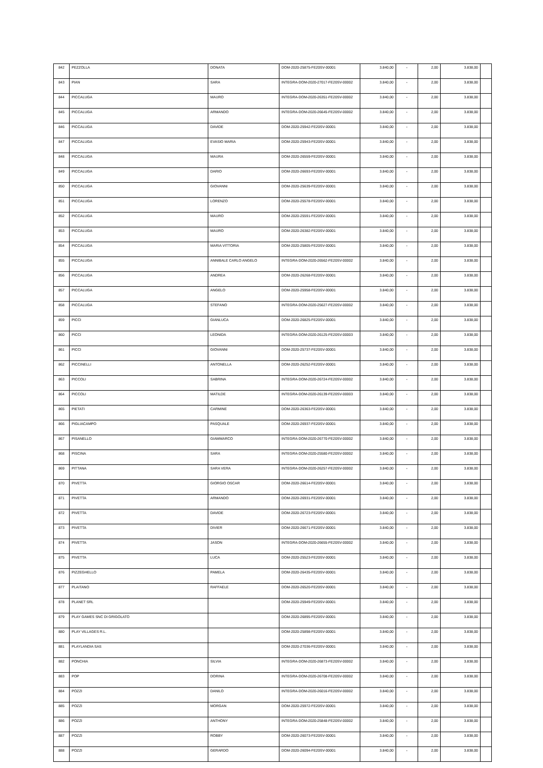| 842 | PEZZOLLA | DONATA | DOM-2020-25875-FE20SV-00001 | 3.840,00 | - | 2,00 | 3.838,00 | |
| 843 | PIAN | SARA | INTEGRA-DOM-2020-27017-FE20SV-00002 | 3.840,00 | - | 2,00 | 3.838,00 | |
| 844 | PICCALUGA | MAURO | INTEGRA-DOM-2020-26351-FE20SV-00002 | 3.840,00 | - | 2,00 | 3.838,00 | |
| 845 | PICCALUGA | ARMANDO | INTEGRA-DOM-2020-26645-FE20SV-00002 | 3.840,00 | - | 2,00 | 3.838,00 | |
| 846 | PICCALUGA | DAVIDE | DOM-2020-25942-FE20SV-00001 | 3.840,00 | - | 2,00 | 3.838,00 | |
| 847 | PICCALUGA | EVASIO MARIA | DOM-2020-25943-FE20SV-00001 | 3.840,00 | - | 2,00 | 3.838,00 | |
| 848 | PICCALUGA | MAURA | DOM-2020-26559-FE20SV-00001 | 3.840,00 | - | 2,00 | 3.838,00 | |
| 849 | PICCALUGA | DARIO | DOM-2020-26693-FE20SV-00001 | 3.840,00 | - | 2,00 | 3.838,00 | |
| 850 | PICCALUGA | GIOVANNI | DOM-2020-25639-FE20SV-00001 | 3.840,00 | - | 2,00 | 3.838,00 | |
| 851 | PICCALUGA | LORENZO | DOM-2020-25578-FE20SV-00001 | 3.840,00 | - | 2,00 | 3.838,00 | |
| 852 | PICCALUGA | MAURO | DOM-2020-25591-FE20SV-00001 | 3.840,00 | - | 2,00 | 3.838,00 | |
| 853 | PICCALUGA | MAURO | DOM-2020-26382-FE20SV-00001 | 3.840,00 | - | 2,00 | 3.838,00 | |
| 854 | PICCALUGA | MARIA VITTORIA | DOM-2020-25805-FE20SV-00001 | 3.840,00 | - | 2,00 | 3.838,00 | |
| 855 | PICCALUGA | ANNIBALE CARLO ANGELO | INTEGRA-DOM-2020-26562-FE20SV-00002 | 3.840,00 | - | 2,00 | 3.838,00 | |
| 856 | PICCALUGA | ANDREA | DOM-2020-26268-FE20SV-00001 | 3.840,00 | - | 2,00 | 3.838,00 | |
| 857 | PICCALUGA | ANGELO | DOM-2020-25958-FE20SV-00001 | 3.840,00 | - | 2,00 | 3.838,00 | |
| 858 | PICCALUGA | STEFANO | INTEGRA-DOM-2020-25627-FE20SV-00002 | 3.840,00 | - | 2,00 | 3.838,00 | |
| 859 | PICCI | GIANLUCA | DOM-2020-26825-FE20SV-00001 | 3.840,00 | - | 2,00 | 3.838,00 | |
| 860 | PICCI | LEONIDA | INTEGRA-DOM-2020-26125-FE20SV-00003 | 3.840,00 | - | 2,00 | 3.838,00 | |
| 861 | PICCI | GIOVANNI | DOM-2020-25737-FE20SV-00001 | 3.840,00 | - | 2,00 | 3.838,00 | |
| 862 | PICCINELLI | ANTONELLA | DOM-2020-26252-FE20SV-00001 | 3.840,00 | - | 2,00 | 3.838,00 | |
| 863 | PICCOLI | SABRINA | INTEGRA-DOM-2020-26724-FE20SV-00002 | 3.840,00 | - | 2,00 | 3.838,00 | |
| 864 | PICCOLI | MATILDE | INTEGRA-DOM-2020-26139-FE20SV-00003 | 3.840,00 | - | 2,00 | 3.838,00 | |
| 865 | PIETATI | CARMINE | DOM-2020-26363-FE20SV-00001 | 3.840,00 | - | 2,00 | 3.838,00 | |
| 866 | PIGLIACAMPO | PASQUALE | DOM-2020-26937-FE20SV-00001 | 3.840,00 | - | 2,00 | 3.838,00 | |
| 867 | PISANELLO | GIAMMARCO | INTEGRA-DOM-2020-26770-FE20SV-00002 | 3.840,00 | - | 2,00 | 3.838,00 | |
| 868 | PISCINA | SARA | INTEGRA-DOM-2020-25580-FE20SV-00002 | 3.840,00 | - | 2,00 | 3.838,00 | |
| 869 | PITTANA | SARA VERA | INTEGRA-DOM-2020-26257-FE20SV-00002 | 3.840,00 | - | 2,00 | 3.838,00 | |
| 870 | PIVETTA | GIORGIO OSCAR | DOM-2020-26614-FE20SV-00001 | 3.840,00 | - | 2,00 | 3.838,00 | |
| 871 | PIVETTA | ARMANDO | DOM-2020-26931-FE20SV-00001 | 3.840,00 | - | 2,00 | 3.838,00 | |
| 872 | PIVETTA | DAVIDE | DOM-2020-26723-FE20SV-00001 | 3.840,00 | - | 2,00 | 3.838,00 | |
| 873 | PIVETTA | DIVIER | DOM-2020-26671-FE20SV-00001 | 3.840,00 | - | 2,00 | 3.838,00 | |
| 874 | PIVETTA | JASON | INTEGRA-DOM-2020-26655-FE20SV-00002 | 3.840,00 | - | 2,00 | 3.838,00 | |
| 875 | PIVETTA | LUCA | DOM-2020-25523-FE20SV-00001 | 3.840,00 | - | 2,00 | 3.838,00 | |
| 876 | PIZZEGHELLO | PAMELA | DOM-2020-26435-FE20SV-00001 | 3.840,00 | - | 2,00 | 3.838,00 | |
| 877 | PLAITANO | RAFFAELE | DOM-2020-26520-FE20SV-00001 | 3.840,00 | - | 2,00 | 3.838,00 | |
| 878 | PLANET SRL | | DOM-2020-25949-FE20SV-00001 | 3.840,00 | - | 2,00 | 3.838,00 | |
| 879 | PLAY GAMES SNC DI GRIGOLATO | | DOM-2020-26895-FE20SV-00001 | 3.840,00 | - | 2,00 | 3.838,00 | |
| 880 | PLAY VILLAGES R.L. | | DOM-2020-25898-FE20SV-00001 | 3.840,00 | - | 2,00 | 3.838,00 | |
| 881 | PLAYLANDIA SAS | | DOM-2020-27036-FE20SV-00001 | 3.840,00 | - | 2,00 | 3.838,00 | |
| 882 | PONCHIA | SILVIA | INTEGRA-DOM-2020-26873-FE20SV-00002 | 3.840,00 | - | 2,00 | 3.838,00 | |
| 883 | POP | DORINA | INTEGRA-DOM-2020-26708-FE20SV-00002 | 3.840,00 | - | 2,00 | 3.838,00 | |
| 884 | POZZI | DANILO | INTEGRA-DOM-2020-26016-FE20SV-00002 | 3.840,00 | - | 2,00 | 3.838,00 | |
| 885 | POZZI | MORGAN | DOM-2020-25972-FE20SV-00001 | 3.840,00 | - | 2,00 | 3.838,00 | |
| 886 | POZZI | ANTHONY | INTEGRA-DOM-2020-25848-FE20SV-00002 | 3.840,00 | - | 2,00 | 3.838,00 | |
| 887 | POZZI | ROBBY | DOM-2020-26073-FE20SV-00001 | 3.840,00 | - | 2,00 | 3.838,00 | |
| 888 | POZZI | GERARDO | DOM-2020-26094-FE20SV-00001 | 3.840,00 | - | 2,00 | 3.838,00 | |